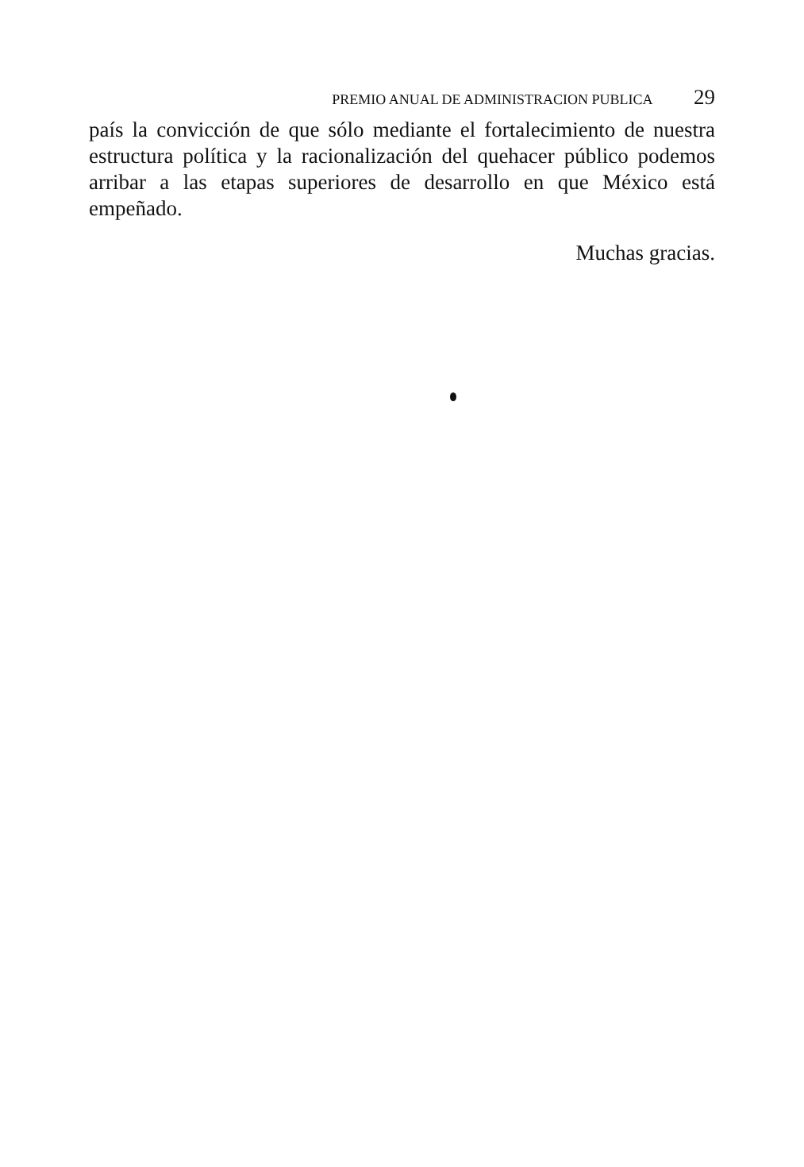PREMIO ANUAL DE ADMINISTRACION PUBLICA 29
país la convicción de que sólo mediante el fortalecimiento de nuestra estructura política y la racionalización del quehacer público podemos arribar a las etapas superiores de desarrollo en que México está empeñado.
Muchas gracias.